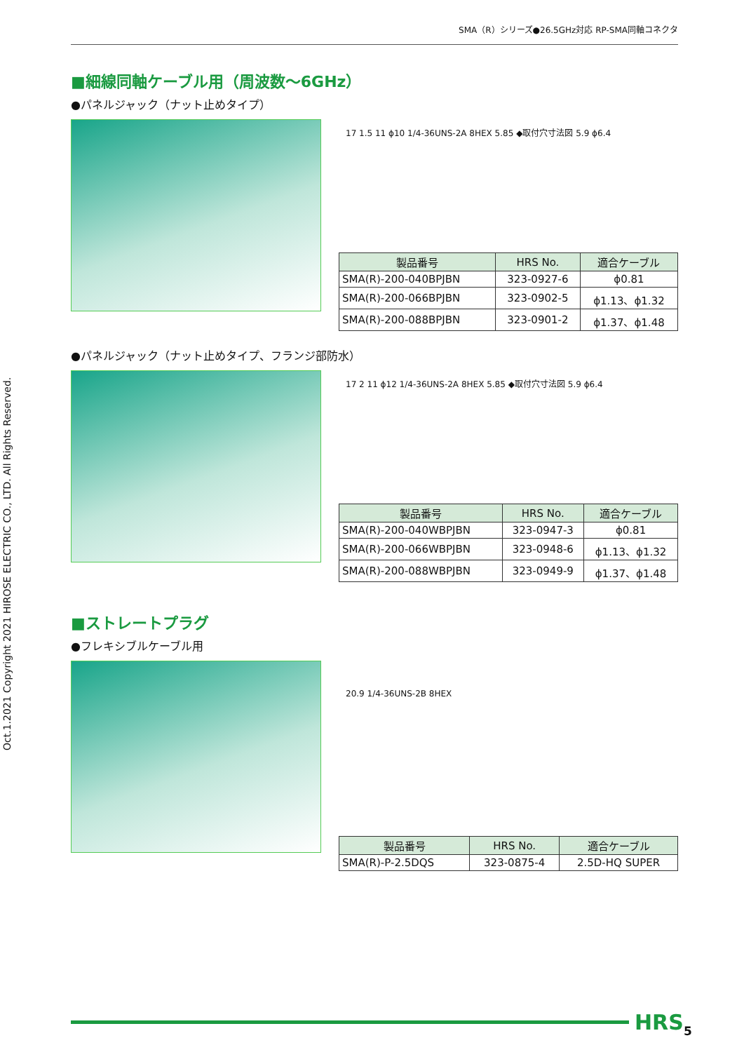SMA（R）シリーズ●26.5GHz対応 RP-SMA同軸コネクタ
Oct.1.2021 Copyright 2021 HIROSE ELECTRIC CO., LTD. All Rights Reserved.
■細線同軸ケーブル用（周波数～6GHz）
●パネルジャック（ナット止めタイプ）
17 1.5 11 ϕ10 1/4-36UNS-2A 8HEX 5.85 ◆取付穴寸法図 5.9 ϕ6.4
| 製品番号 | HRS No. | 適合ケーブル |
| --- | --- | --- |
| SMA(R)-200-040BPJBN | 323-0927-6 | ϕ0.81 |
| SMA(R)-200-066BPJBN | 323-0902-5 | ϕ1.13、ϕ1.32 |
| SMA(R)-200-088BPJBN | 323-0901-2 | ϕ1.37、ϕ1.48 |
●パネルジャック（ナット止めタイプ、フランジ部防水）
17 2 11 ϕ12 1/4-36UNS-2A 8HEX 5.85 ◆取付穴寸法図 5.9 ϕ6.4
| 製品番号 | HRS No. | 適合ケーブル |
| --- | --- | --- |
| SMA(R)-200-040WBPJBN | 323-0947-3 | ϕ0.81 |
| SMA(R)-200-066WBPJBN | 323-0948-6 | ϕ1.13、ϕ1.32 |
| SMA(R)-200-088WBPJBN | 323-0949-9 | ϕ1.37、ϕ1.48 |
■ストレートプラグ
●フレキシブルケーブル用
20.9 1/4-36UNS-2B 8HEX
| 製品番号 | HRS No. | 適合ケーブル |
| --- | --- | --- |
| SMA(R)-P-2.5DQS | 323-0875-4 | 2.5D-HQ SUPER |
HRS 5